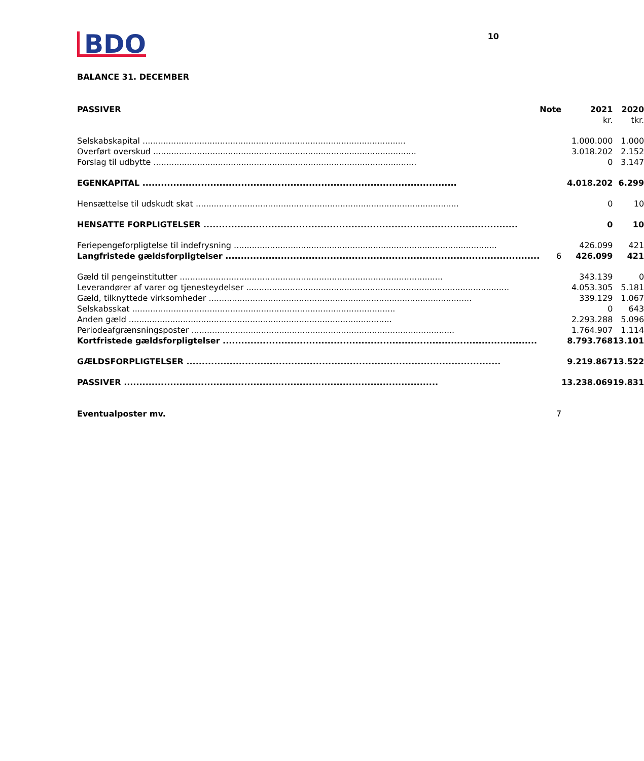BDO
10
BALANCE 31. DECEMBER
| PASSIVER | Note | 2021 | 2020 |
| --- | --- | --- | --- |
| | | kr. | tkr. |
| Selskabskapital | | 1.000.000 | 1.000 |
| Overført overskud | | 3.018.202 | 2.152 |
| Forslag til udbytte | | 0 | 3.147 |
| EGENKAPITAL | | 4.018.202 | 6.299 |
| Hensættelse til udskudt skat | | 0 | 10 |
| HENSATTE FORPLIGTELSER | | 0 | 10 |
| Feriepengeforpligtelse til indefrysning | | 426.099 | 421 |
| Langfristede gældsforpligtelser | 6 | 426.099 | 421 |
| Gæld til pengeinstitutter | | 343.139 | 0 |
| Leverandører af varer og tjenesteydelser | | 4.053.305 | 5.181 |
| Gæld, tilknyttede virksomheder | | 339.129 | 1.067 |
| Selskabsskat | | 0 | 643 |
| Anden gæld | | 2.293.288 | 5.096 |
| Periodeafgrænsningsposter | | 1.764.907 | 1.114 |
| Kortfristede gældsforpligtelser | | 8.793.768 | 13.101 |
| GÆLDSFORPLIGTELSER | | 9.219.867 | 13.522 |
| PASSIVER | | 13.238.069 | 19.831 |
| Eventualposter mv. | 7 | | |